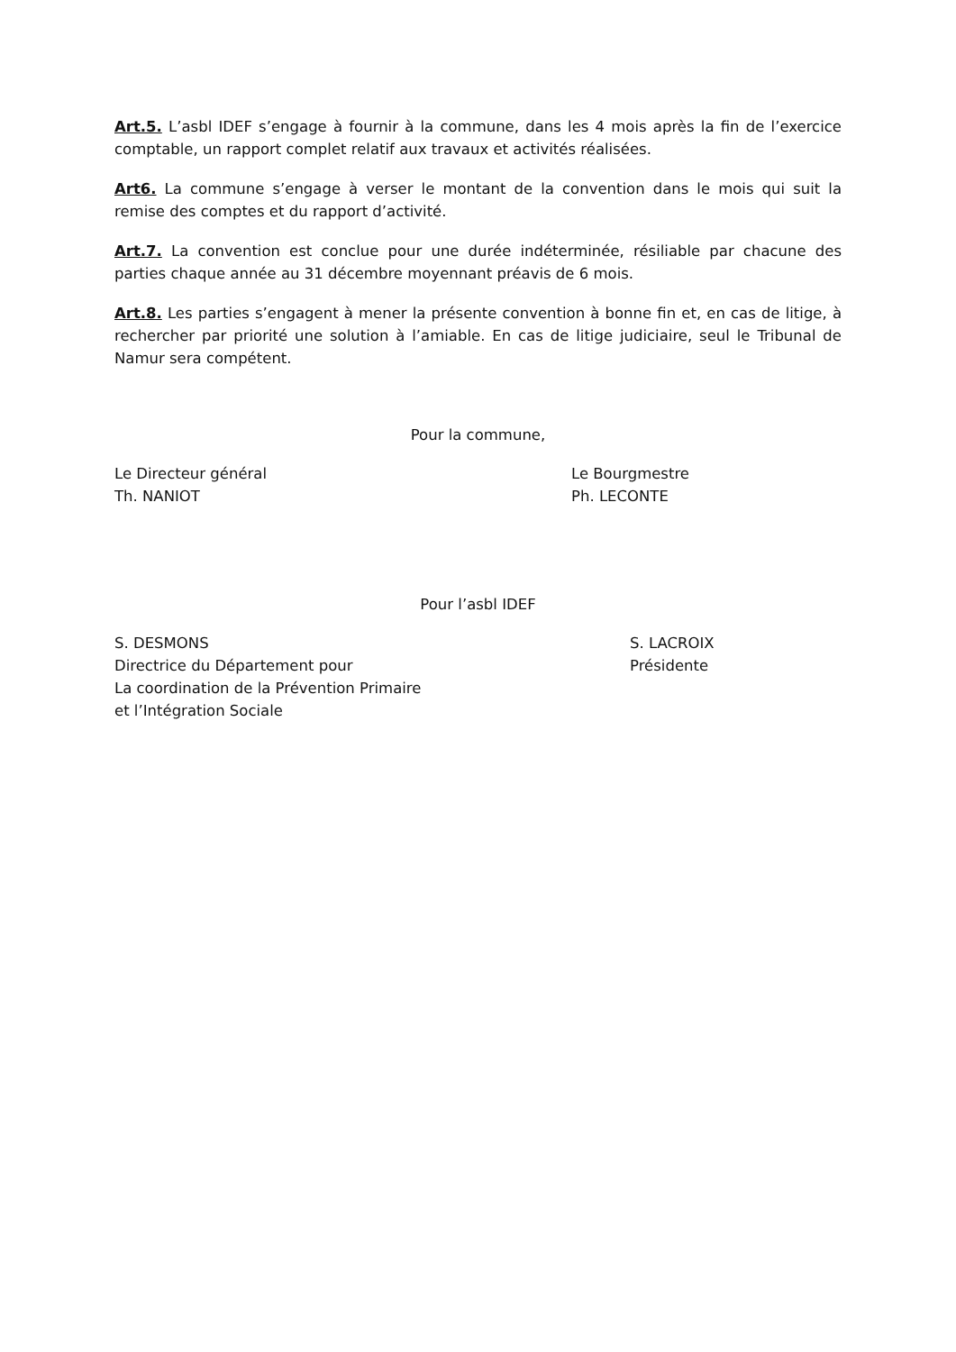Art.5. L’asbl IDEF s’engage à fournir à la commune, dans les 4 mois après la fin de l’exercice comptable, un rapport complet relatif aux travaux et activités réalisées.
Art6. La commune s’engage à verser le montant de la convention dans le mois qui suit la remise des comptes et du rapport d’activité.
Art.7. La convention est conclue pour une durée indéterminée, résiliable par chacune des parties chaque année au 31 décembre moyennant préavis de 6 mois.
Art.8. Les parties s’engagent à mener la présente convention à bonne fin et, en cas de litige, à rechercher par priorité une solution à l’amiable. En cas de litige judiciaire, seul le Tribunal de Namur sera compétent.
Pour la commune,
Le Directeur général
Th. NANIOT
Le Bourgmestre
Ph. LECONTE
Pour l’asbl IDEF
S. DESMONS
Directrice du Département pour
La coordination de la Prévention Primaire
et l’Intégration Sociale
S. LACROIX
Présidente